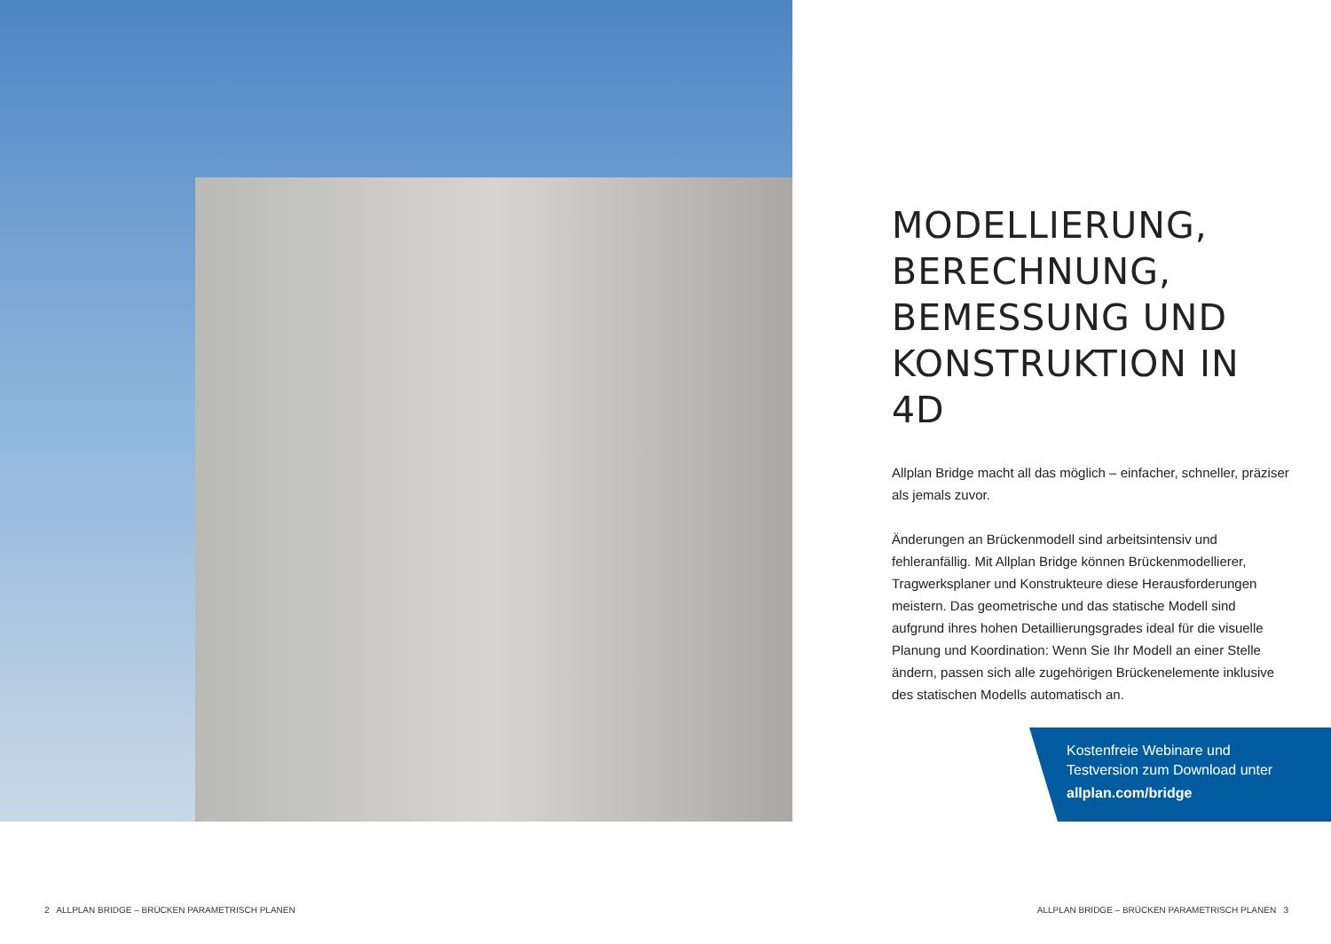MODELLIERUNG, BERECHNUNG, BEMESSUNG UND KONSTRUKTION IN 4D
Allplan Bridge macht all das möglich – einfacher, schneller, präziser als jemals zuvor.
Änderungen an Brückenmodell sind arbeitsintensiv und fehleranfällig. Mit Allplan Bridge können Brückenmodellierer, Tragwerksplaner und Konstrukteure diese Herausforderungen meistern. Das geometrische und das statische Modell sind aufgrund ihres hohen Detaillierungsgrades ideal für die visuelle Planung und Koordination: Wenn Sie Ihr Modell an einer Stelle ändern, passen sich alle zugehörigen Brückenelemente inklusive des statischen Modells automatisch an.
Kostenfreie Webinare und
Testversion zum Download unter
allplan.com/bridge
2 ALLPLAN BRIDGE – BRÜCKEN PARAMETRISCH PLANEN
ALLPLAN BRIDGE – BRÜCKEN PARAMETRISCH PLANEN 3